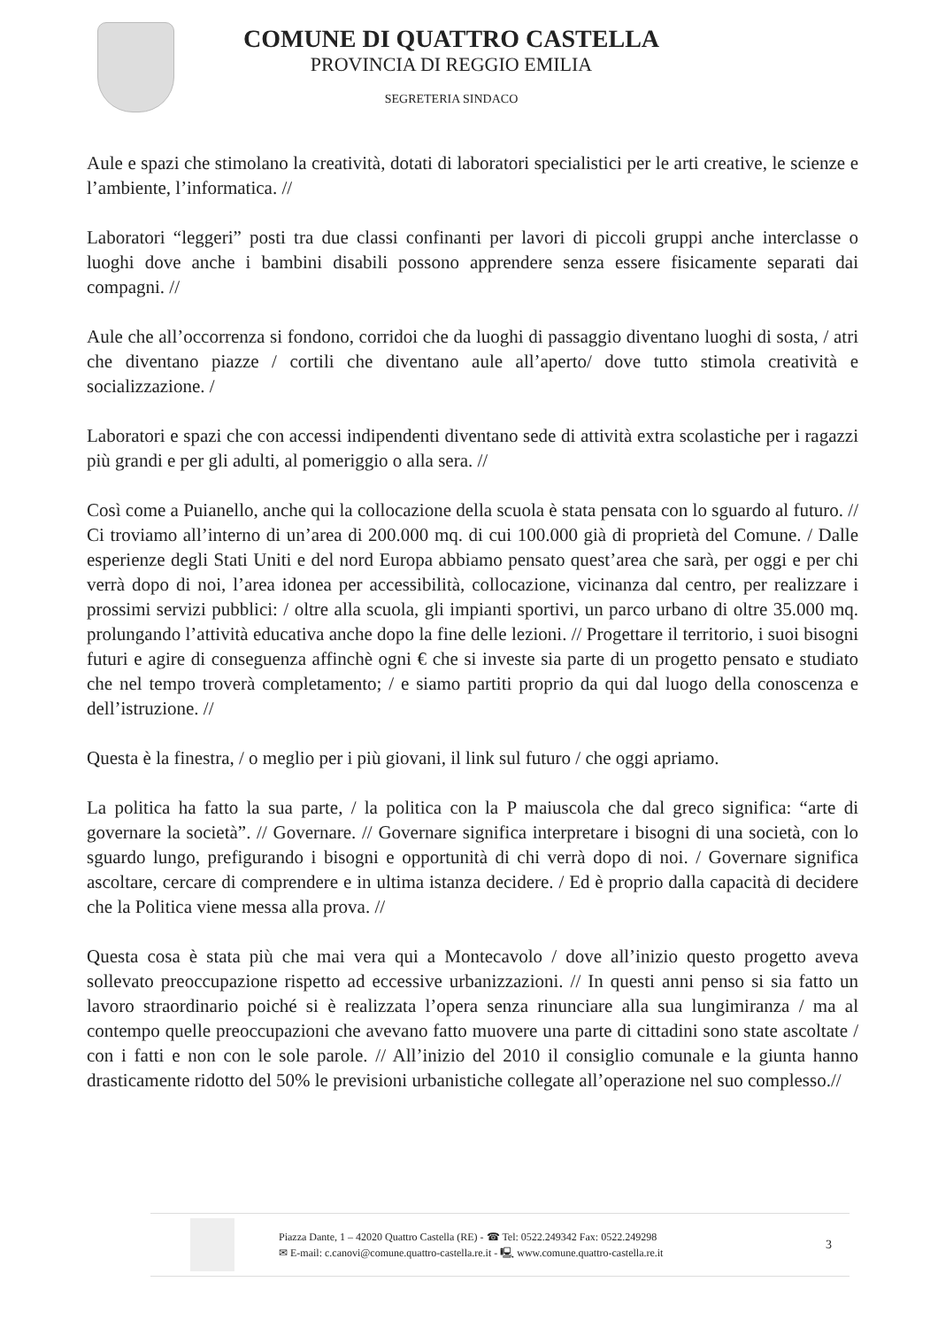COMUNE DI QUATTRO CASTELLA
PROVINCIA DI REGGIO EMILIA
SEGRETERIA SINDACO
Aule e spazi che stimolano la creatività, dotati di laboratori specialistici per le arti creative, le scienze e l’ambiente, l’informatica. //
Laboratori “leggeri” posti tra due classi confinanti per lavori di piccoli gruppi anche interclasse o luoghi dove anche i bambini disabili possono apprendere senza essere fisicamente separati dai compagni. //
Aule che all’occorrenza si fondono, corridoi che da luoghi di passaggio diventano luoghi di sosta, / atri che diventano piazze / cortili che diventano aule all’aperto/ dove tutto stimola creatività e socializzazione. /
Laboratori e spazi che con accessi indipendenti diventano sede di attività extra scolastiche per i ragazzi più grandi e per gli adulti, al pomeriggio o alla sera. //
Così come a Puianello, anche qui la collocazione della scuola è stata pensata con lo sguardo al futuro. // Ci troviamo all’interno di un’area di 200.000 mq. di cui 100.000 già di proprietà del Comune. / Dalle esperienze degli Stati Uniti e del nord Europa abbiamo pensato quest’area che sarà, per oggi e per chi verrà dopo di noi, l’area idonea per accessibilità, collocazione, vicinanza dal centro, per realizzare i prossimi servizi pubblici: / oltre alla scuola, gli impianti sportivi, un parco urbano di oltre 35.000 mq. prolungando l’attività educativa anche dopo la fine delle lezioni. // Progettare il territorio, i suoi bisogni futuri e agire di conseguenza affinchè ogni € che si investe sia parte di un progetto pensato e studiato che nel tempo troverà completamento; / e siamo partiti proprio da qui dal luogo della conoscenza e dell’istruzione. //
Questa è la finestra, / o meglio per i più giovani, il link sul futuro / che oggi apriamo.
La politica ha fatto la sua parte, / la politica con la P maiuscola che dal greco significa: “arte di governare la società”. // Governare. // Governare significa interpretare i bisogni di una società, con lo sguardo lungo, prefigurando i bisogni e opportunità di chi verrà dopo di noi. / Governare significa ascoltare, cercare di comprendere e in ultima istanza decidere. / Ed è proprio dalla capacità di decidere che la Politica viene messa alla prova. //
Questa cosa è stata più che mai vera qui a Montecavolo / dove all’inizio questo progetto aveva sollevato preoccupazione rispetto ad eccessive urbanizzazioni. // In questi anni penso si sia fatto un lavoro straordinario poiché si è realizzata l’opera senza rinunciare alla sua lungimiranza / ma al contempo quelle preoccupazioni che avevano fatto muovere una parte di cittadini sono state ascoltate / con i fatti e non con le sole parole. // All’inizio del 2010 il consiglio comunale e la giunta hanno drasticamente ridotto del 50% le previsioni urbanistiche collegate all’operazione nel suo complesso.//
Piazza Dante, 1 – 42020 Quattro Castella (RE) - ☎ Tel: 0522.249342 Fax: 0522.249298
✉ E-mail: c.canovi@comune.quattro-castella.re.it - 🖳 www.comune.quattro-castella.re.it
3